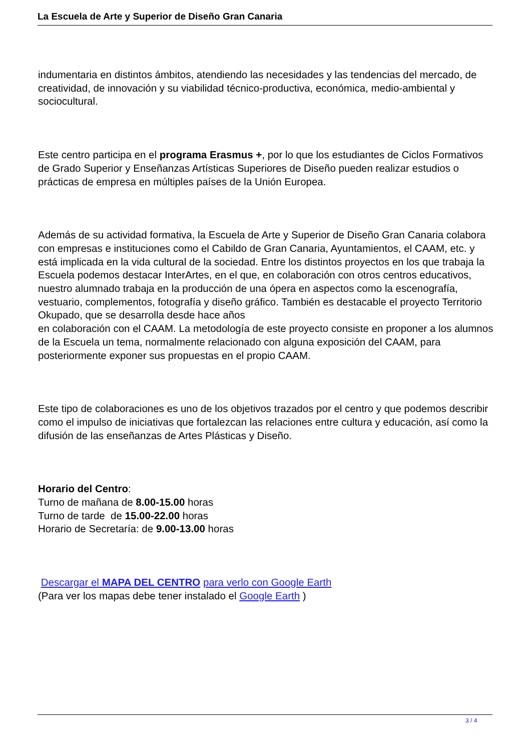La Escuela de Arte y Superior de Diseño Gran Canaria
indumentaria en distintos ámbitos, atendiendo las necesidades y las tendencias del mercado, de creatividad, de innovación y su viabilidad técnico-productiva, económica, medio-ambiental y sociocultural.
Este centro participa en el programa Erasmus +, por lo que los estudiantes de Ciclos Formativos de Grado Superior y Enseñanzas Artísticas Superiores de Diseño pueden realizar estudios o prácticas de empresa en múltiples países de la Unión Europea.
Además de su actividad formativa, la Escuela de Arte y Superior de Diseño Gran Canaria colabora con empresas e instituciones como el Cabildo de Gran Canaria, Ayuntamientos, el CAAM, etc. y está implicada en la vida cultural de la sociedad. Entre los distintos proyectos en los que trabaja la Escuela podemos destacar InterArtes, en el que, en colaboración con otros centros educativos, nuestro alumnado trabaja en la producción de una ópera en aspectos como la escenografía, vestuario, complementos, fotografía y diseño gráfico. También es destacable el proyecto Territorio Okupado, que se desarrolla desde hace años
en colaboración con el CAAM. La metodología de este proyecto consiste en proponer a los alumnos de la Escuela un tema, normalmente relacionado con alguna exposición del CAAM, para posteriormente exponer sus propuestas en el propio CAAM.
Este tipo de colaboraciones es uno de los objetivos trazados por el centro y que podemos describir como el impulso de iniciativas que fortalezcan las relaciones entre cultura y educación, así como la difusión de las enseñanzas de Artes Plásticas y Diseño.
Horario del Centro:
Turno de mañana de 8.00-15.00 horas
Turno de tarde de 15.00-22.00 horas
Horario de Secretaría: de 9.00-13.00 horas
Descargar el MAPA DEL CENTRO para verlo con Google Earth
(Para ver los mapas debe tener instalado el Google Earth )
3 / 4